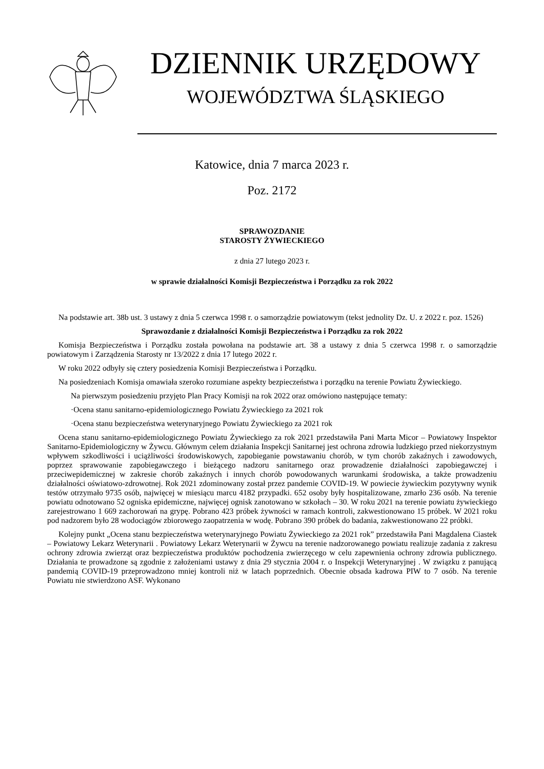DZIENNIK URZĘDOWY
WOJEWÓDZTWA ŚLĄSKIEGO
Katowice, dnia 7 marca 2023 r.
Poz. 2172
SPRAWOZDANIE
STAROSTY ŻYWIECKIEGO
z dnia 27 lutego 2023 r.
w sprawie działalności Komisji Bezpieczeństwa i Porządku za rok 2022
Na podstawie art. 38b ust. 3 ustawy z dnia 5 czerwca 1998 r. o samorządzie powiatowym (tekst jednolity Dz. U. z 2022 r. poz. 1526)
Sprawozdanie z działalności Komisji Bezpieczeństwa i Porządku za rok 2022
Komisja Bezpieczeństwa i Porządku została powołana na podstawie art. 38 a ustawy z dnia 5 czerwca 1998 r. o samorządzie powiatowym i Zarządzenia Starosty nr 13/2022 z dnia 17 lutego 2022 r.
W roku 2022 odbyły się cztery posiedzenia Komisji Bezpieczeństwa i Porządku.
Na posiedzeniach Komisja omawiała szeroko rozumiane aspekty bezpieczeństwa i porządku na terenie Powiatu Żywieckiego.
Na pierwszym posiedzeniu przyjęto Plan Pracy Komisji na rok 2022 oraz omówiono następujące tematy:
·Ocena stanu sanitarno-epidemiologicznego Powiatu Żywieckiego za 2021 rok
·Ocena stanu bezpieczeństwa weterynaryjnego Powiatu Żywieckiego za 2021 rok
Ocena stanu sanitarno-epidemiologicznego Powiatu Żywieckiego za rok 2021 przedstawiła Pani Marta Micor – Powiatowy Inspektor Sanitarno-Epidemiologiczny w Żywcu. Głównym celem działania Inspekcji Sanitarnej jest ochrona zdrowia ludzkiego przed niekorzystnym wpływem szkodliwości i uciążliwości środowiskowych, zapobieganie powstawaniu chorób, w tym chorób zakaźnych i zawodowych, poprzez sprawowanie zapobiegawczego i bieżącego nadzoru sanitarnego oraz prowadzenie działalności zapobiegawczej i przeciwepidemicznej w zakresie chorób zakaźnych i innych chorób powodowanych warunkami środowiska, a także prowadzeniu działalności oświatowo-zdrowotnej. Rok 2021 zdominowany został przez pandemie COVID-19. W powiecie żywieckim pozytywny wynik testów otrzymało 9735 osób, najwięcej w miesiącu marcu 4182 przypadki. 652 osoby były hospitalizowane, zmarło 236 osób. Na terenie powiatu odnotowano 52 ogniska epidemiczne, najwięcej ognisk zanotowano w szkołach – 30. W roku 2021 na terenie powiatu żywieckiego zarejestrowano 1 669 zachorowań na grypę. Pobrano 423 próbek żywności w ramach kontroli, zakwestionowano 15 próbek. W 2021 roku pod nadzorem było 28 wodociągów zbiorowego zaopatrzenia w wodę. Pobrano 390 próbek do badania, zakwestionowano 22 próbki.
Kolejny punkt „Ocena stanu bezpieczeństwa weterynaryjnego Powiatu Żywieckiego za 2021 rok” przedstawiła Pani Magdalena Ciastek – Powiatowy Lekarz Weterynarii . Powiatowy Lekarz Weterynarii w Żywcu na terenie nadzorowanego powiatu realizuje zadania z zakresu ochrony zdrowia zwierząt oraz bezpieczeństwa produktów pochodzenia zwierzęcego w celu zapewnienia ochrony zdrowia publicznego. Działania te prowadzone są zgodnie z założeniami ustawy z dnia 29 stycznia 2004 r. o Inspekcji Weterynaryjnej . W związku z panującą pandemią COVID-19 przeprowadzono mniej kontroli niż w latach poprzednich. Obecnie obsada kadrowa PIW to 7 osób. Na terenie Powiatu nie stwierdzono ASF. Wykonano